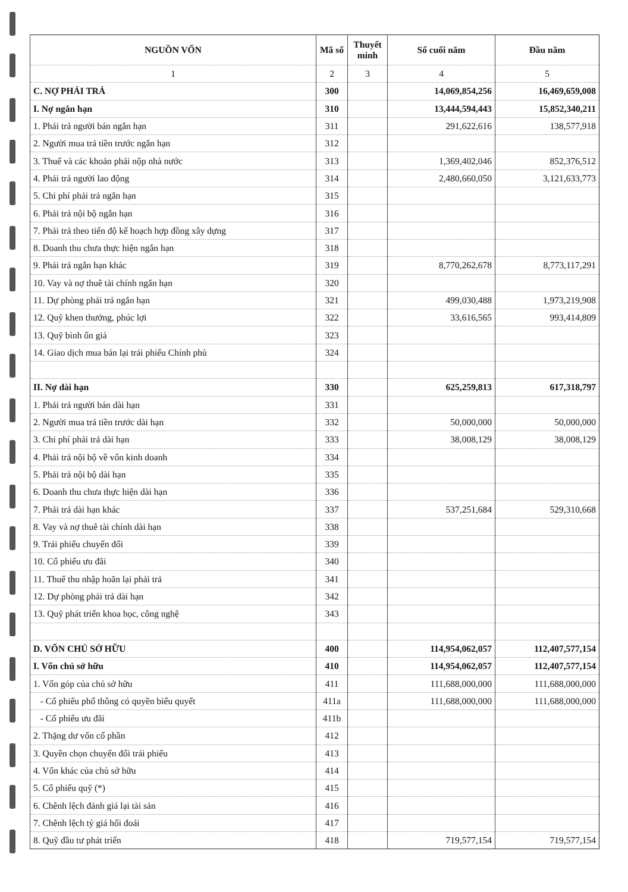| NGUỒN VỐN | Mã số | Thuyết minh | Số cuối năm | Đầu năm |
| --- | --- | --- | --- | --- |
| 1 | 2 | 3 | 4 | 5 |
| C. NỢ PHẢI TRẢ | 300 | | 14,069,854,256 | 16,469,659,008 |
| I. Nợ ngắn hạn | 310 | | 13,444,594,443 | 15,852,340,211 |
| 1. Phải trả người bán ngắn hạn | 311 | | 291,622,616 | 138,577,918 |
| 2. Người mua trả tiền trước ngắn hạn | 312 | | | |
| 3. Thuế và các khoản phải nộp nhà nước | 313 | | 1,369,402,046 | 852,376,512 |
| 4. Phải trả người lao động | 314 | | 2,480,660,050 | 3,121,633,773 |
| 5. Chi phí phải trả ngắn hạn | 315 | | | |
| 6. Phải trả nội bộ ngắn hạn | 316 | | | |
| 7. Phải trả theo tiến độ kế hoạch hợp đồng xây dựng | 317 | | | |
| 8. Doanh thu chưa thực hiện ngắn hạn | 318 | | | |
| 9. Phải trả ngắn hạn khác | 319 | | 8,770,262,678 | 8,773,117,291 |
| 10. Vay và nợ thuê tài chính ngắn hạn | 320 | | | |
| 11. Dự phòng phải trả ngắn hạn | 321 | | 499,030,488 | 1,973,219,908 |
| 12. Quỹ khen thưởng, phúc lợi | 322 | | 33,616,565 | 993,414,809 |
| 13. Quỹ bình ổn giá | 323 | | | |
| 14. Giao dịch mua bán lại trái phiếu Chính phủ | 324 | | | |
| II. Nợ dài hạn | 330 | | 625,259,813 | 617,318,797 |
| 1. Phải trả người bán dài hạn | 331 | | | |
| 2. Người mua trả tiền trước dài hạn | 332 | | 50,000,000 | 50,000,000 |
| 3. Chi phí phải trả dài hạn | 333 | | 38,008,129 | 38,008,129 |
| 4. Phải trả nội bộ về vốn kinh doanh | 334 | | | |
| 5. Phải trả nội bộ dài hạn | 335 | | | |
| 6. Doanh thu chưa thực hiện dài hạn | 336 | | | |
| 7. Phải trả dài hạn khác | 337 | | 537,251,684 | 529,310,668 |
| 8. Vay và nợ thuê tài chính dài hạn | 338 | | | |
| 9. Trái phiếu chuyển đổi | 339 | | | |
| 10. Cổ phiếu ưu đãi | 340 | | | |
| 11. Thuế thu nhập hoãn lại phải trả | 341 | | | |
| 12. Dự phòng phải trả dài hạn | 342 | | | |
| 13. Quỹ phát triển khoa học, công nghệ | 343 | | | |
| D. VỐN CHỦ SỞ HỮU | 400 | | 114,954,062,057 | 112,407,577,154 |
| I. Vốn chủ sở hữu | 410 | | 114,954,062,057 | 112,407,577,154 |
| 1. Vốn góp của chủ sở hữu | 411 | | 111,688,000,000 | 111,688,000,000 |
| - Cổ phiếu phổ thông có quyền biểu quyết | 411a | | 111,688,000,000 | 111,688,000,000 |
| - Cổ phiếu ưu đãi | 411b | | | |
| 2. Thặng dư vốn cổ phần | 412 | | | |
| 3. Quyền chọn chuyển đổi trái phiếu | 413 | | | |
| 4. Vốn khác của chủ sở hữu | 414 | | | |
| 5. Cổ phiếu quỹ (*) | 415 | | | |
| 6. Chênh lệch đánh giá lại tài sản | 416 | | | |
| 7. Chênh lệch tỷ giá hối đoái | 417 | | | |
| 8. Quỹ đầu tư phát triển | 418 | | 719,577,154 | 719,577,154 |